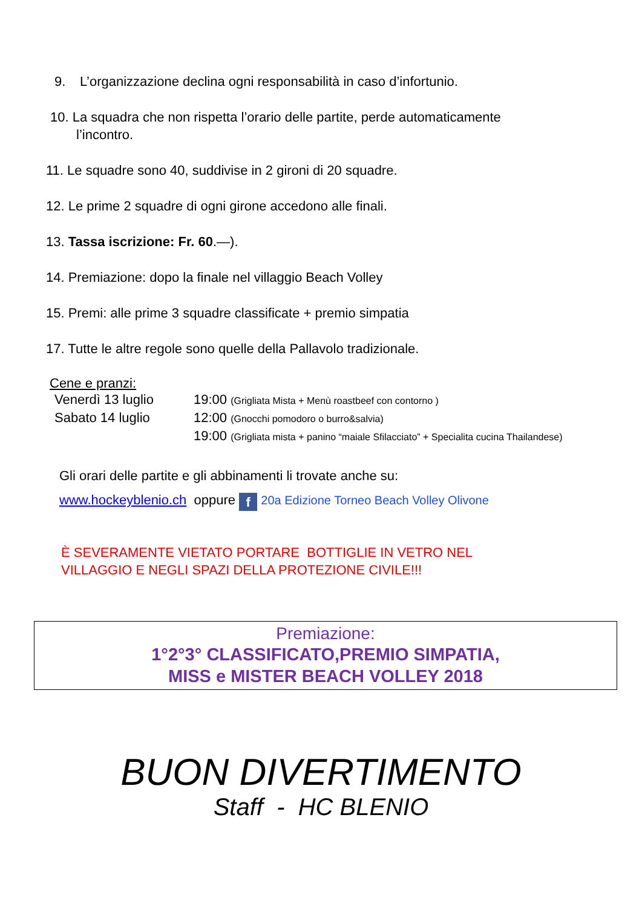9. L’organizzazione declina ogni responsabilità in caso d’infortunio.
10. La squadra che non rispetta l’orario delle partite, perde automaticamente
l’incontro.
11. Le squadre sono 40, suddivise in 2 gironi di 20 squadre.
12. Le prime 2 squadre di ogni girone accedono alle finali.
13. Tassa iscrizione: Fr. 60.—).
14. Premiazione: dopo la finale nel villaggio Beach Volley
15. Premi: alle prime 3 squadre classificate + premio simpatia
17. Tutte le altre regole sono quelle della Pallavolo tradizionale.
Cene e pranzi:
Venerdì 13 luglio 19:00 (Grigliata Mista + Menù roastbeef con contorno )
Sabato 14 luglio 12:00 (Gnocchi pomodoro o burro&salvia)
19:00 (Grigliata mista + panino “maiale Sfilacciato” + Specialita cucina Thailandese)
Gli orari delle partite e gli abbinamenti li trovate anche su:
www.hockeyblenio.ch oppure f 20a Edizione Torneo Beach Volley Olivone
È SEVERAMENTE VIETATO PORTARE BOTTIGLIE IN VETRO NEL
VILLAGGIO E NEGLI SPAZI DELLA PROTEZIONE CIVILE!!!
Premiazione:
1°2°3° CLASSIFICATO,PREMIO SIMPATIA,
MISS e MISTER BEACH VOLLEY 2018
BUON DIVERTIMENTO
Staff - HC BLENIO